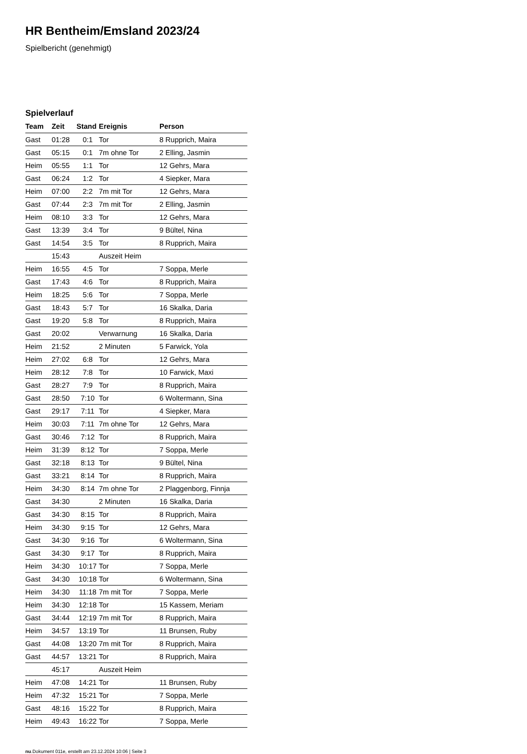HR Bentheim/Emsland 2023/24
Spielbericht (genehmigt)
Spielverlauf
| Team | Zeit | Stand | Ereignis | Person |
| --- | --- | --- | --- | --- |
| Gast | 01:28 | 0:1 | Tor | 8 Rupprich, Maira |
| Gast | 05:15 | 0:1 | 7m ohne Tor | 2 Elling, Jasmin |
| Heim | 05:55 | 1:1 | Tor | 12 Gehrs, Mara |
| Gast | 06:24 | 1:2 | Tor | 4 Siepker, Mara |
| Heim | 07:00 | 2:2 | 7m mit Tor | 12 Gehrs, Mara |
| Gast | 07:44 | 2:3 | 7m mit Tor | 2 Elling, Jasmin |
| Heim | 08:10 | 3:3 | Tor | 12 Gehrs, Mara |
| Gast | 13:39 | 3:4 | Tor | 9 Bültel, Nina |
| Gast | 14:54 | 3:5 | Tor | 8 Rupprich, Maira |
| | 15:43 | | Auszeit Heim | |
| Heim | 16:55 | 4:5 | Tor | 7 Soppa, Merle |
| Gast | 17:43 | 4:6 | Tor | 8 Rupprich, Maira |
| Heim | 18:25 | 5:6 | Tor | 7 Soppa, Merle |
| Gast | 18:43 | 5:7 | Tor | 16 Skalka, Daria |
| Gast | 19:20 | 5:8 | Tor | 8 Rupprich, Maira |
| Gast | 20:02 | | Verwarnung | 16 Skalka, Daria |
| Heim | 21:52 | | 2 Minuten | 5 Farwick, Yola |
| Heim | 27:02 | 6:8 | Tor | 12 Gehrs, Mara |
| Heim | 28:12 | 7:8 | Tor | 10 Farwick, Maxi |
| Gast | 28:27 | 7:9 | Tor | 8 Rupprich, Maira |
| Gast | 28:50 | 7:10 | Tor | 6 Woltermann, Sina |
| Gast | 29:17 | 7:11 | Tor | 4 Siepker, Mara |
| Heim | 30:03 | 7:11 | 7m ohne Tor | 12 Gehrs, Mara |
| Gast | 30:46 | 7:12 | Tor | 8 Rupprich, Maira |
| Heim | 31:39 | 8:12 | Tor | 7 Soppa, Merle |
| Gast | 32:18 | 8:13 | Tor | 9 Bültel, Nina |
| Gast | 33:21 | 8:14 | Tor | 8 Rupprich, Maira |
| Heim | 34:30 | 8:14 | 7m ohne Tor | 2 Plaggenborg, Finnja |
| Gast | 34:30 | | 2 Minuten | 16 Skalka, Daria |
| Gast | 34:30 | 8:15 | Tor | 8 Rupprich, Maira |
| Heim | 34:30 | 9:15 | Tor | 12 Gehrs, Mara |
| Gast | 34:30 | 9:16 | Tor | 6 Woltermann, Sina |
| Gast | 34:30 | 9:17 | Tor | 8 Rupprich, Maira |
| Heim | 34:30 | 10:17 | Tor | 7 Soppa, Merle |
| Gast | 34:30 | 10:18 | Tor | 6 Woltermann, Sina |
| Heim | 34:30 | 11:18 | 7m mit Tor | 7 Soppa, Merle |
| Heim | 34:30 | 12:18 | Tor | 15 Kassem, Meriam |
| Gast | 34:44 | 12:19 | 7m mit Tor | 8 Rupprich, Maira |
| Heim | 34:57 | 13:19 | Tor | 11 Brunsen, Ruby |
| Gast | 44:08 | 13:20 | 7m mit Tor | 8 Rupprich, Maira |
| Gast | 44:57 | 13:21 | Tor | 8 Rupprich, Maira |
| | 45:17 | | Auszeit Heim | |
| Heim | 47:08 | 14:21 | Tor | 11 Brunsen, Ruby |
| Heim | 47:32 | 15:21 | Tor | 7 Soppa, Merle |
| Gast | 48:16 | 15:22 | Tor | 8 Rupprich, Maira |
| Heim | 49:43 | 16:22 | Tor | 7 Soppa, Merle |
nu.Dokument 011e, erstellt am 23.12.2024 10:06 | Seite 3